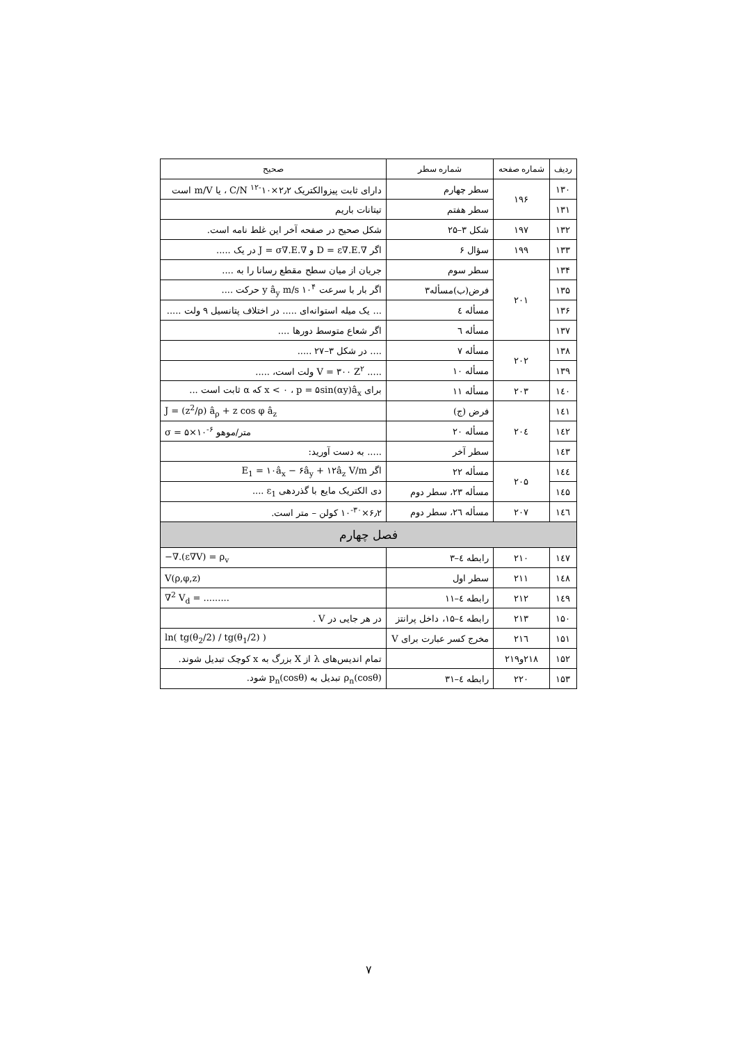| ردیف | شماره صفحه | شماره سطر | صحیح |
| --- | --- | --- | --- |
| ۱۳۰ | ۱۹۶ | سطر چهارم | دارای ثابت پیزوالکتریک ۲٫۲×۱۰<sup>-۱۲</sup> C/N ، یا m/V است |
| ۱۳۱ | | سطر هفتم | تیتانات باریم |
| ۱۳۲ | ۱۹۷ | شکل ۳–۲۵ | شکل صحیح در صفحه آخر این غلط نامه است. |
| ۱۳۳ | ۱۹۹ | سؤال ۶ | اگر ∇.D = ε∇.E و ∇.J = σ∇.E در یک ..... |
| ۱۳۴ | ۲۰۱ | سطر سوم | جریان از میان سطح مقطع رسانا را به .... |
| ۱۳۵ | | فرض(ب)مسأله۳ | اگر بار با سرعت ۱۰<sup>۴</sup> y â<sub>y</sub> m/s حرکت .... |
| ۱۳۶ | | مسأله ٤ | ... یک میله استوانه‌ای ..... در اختلاف پتانسیل ۹ ولت ..... |
| ۱۳۷ | | مسأله ٦ | اگر شعاع متوسط دورها .... |
| ۱۳۸ | ۲۰۲ | مسأله ۷ | .... در شکل ۳–۲۷ ..... |
| ۱۳۹ | | مسأله ۱۰ | ..... V = ۳۰۰ Z<sup>۲</sup> ولت است، ..... |
| ۱٤۰ | ۲۰۳ | مسأله ۱۱ | برای x < ۰ ، p = ۵sin(αy)â<sub>x</sub> که α ثابت است ... |
| ۱٤۱ | ۲۰٤ | فرض (ج) | J = (z<sup>2</sup>/ρ) â<sub>ρ</sub> + z cos φ â<sub>z</sub> |
| ۱٤۲ | | مسأله ۲۰ | σ = ۵×۱۰<sup>-۶</sup> متر/موهو |
| ۱٤۳ | | سطر آخر | ..... به دست آورید: |
| ۱٤٤ | ۲۰۵ | مسأله ۲۲ | اگر E<sub>1</sub> = ۱۰â<sub>x</sub> − ۶â<sub>y</sub> + ۱۲â<sub>z</sub> V/m |
| ۱٤۵ | | مسأله ۲۳، سطر دوم | دی الکتریک مایع با گذردهی ε<sub>1</sub> .... |
| ۱٤٦ | ۲۰۷ | مسأله ۲٦، سطر دوم | ۶٫۲×۱۰<sup>-۳۰</sup> کولن – متر است. |
| فصل چهارم | | | |
| ۱٤۷ | ۲۱۰ | رابطه ٤–۳ | −∇.(ε∇V) = ρ<sub>v</sub> |
| ۱٤۸ | ۲۱۱ | سطر اول | V(ρ,φ,z) |
| ۱٤۹ | ۲۱۲ | رابطه ٤–۱۱ | ∇<sup>2</sup> V<sub>d</sub> = ......... |
| ۱۵۰ | ۲۱۳ | رابطه ٤–۱۵، داخل پرانتز | در هر جایی در V . |
| ۱۵۱ | ۲۱٦ | مخرج کسر عبارت برای V | ln( tg(θ<sub>2</sub>/2) / tg(θ<sub>1</sub>/2) ) |
| ۱۵۲ | ۲۱۸و۲۱۹ | | تمام اندیس‌های λ از X بزرگ به x کوچک تبدیل شوند. |
| ۱۵۳ | ۲۲۰ | رابطه ٤–۳۱ | ρ<sub>n</sub>(cosθ) تبدیل به p<sub>n</sub>(cosθ) شود. |
۷